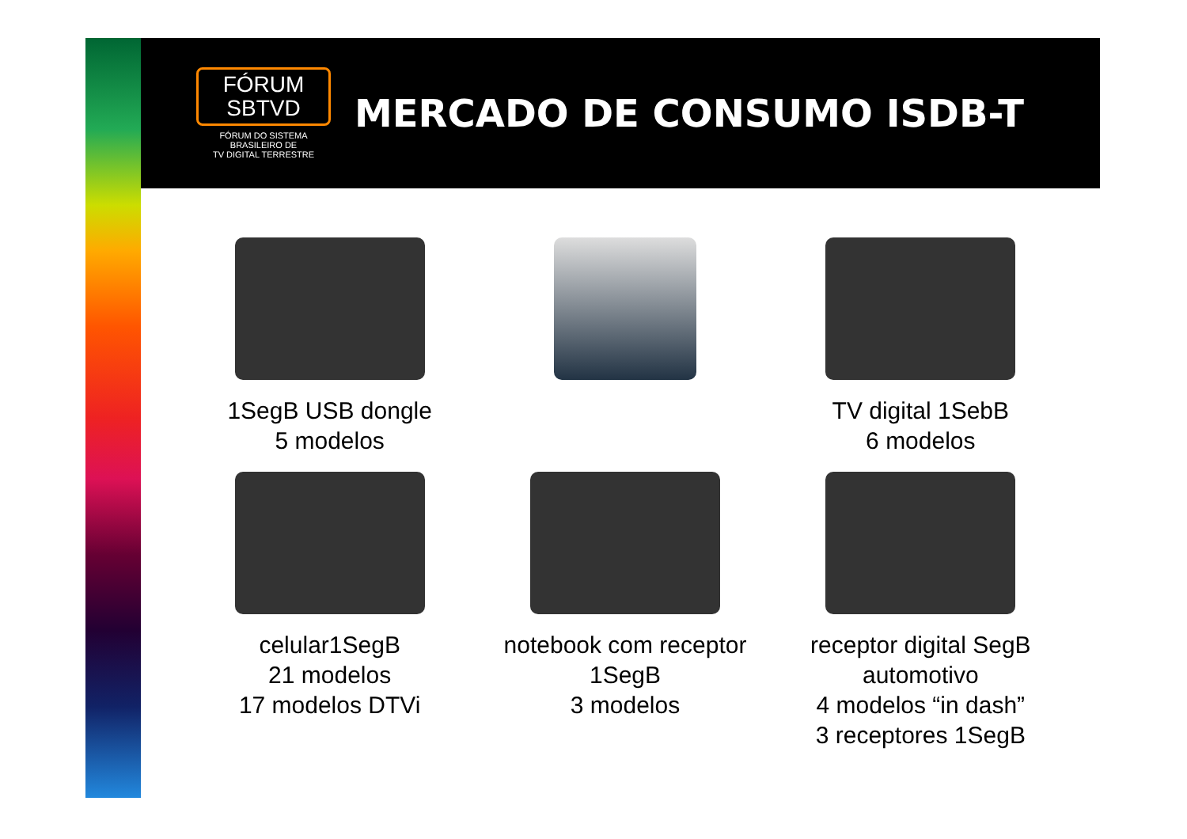FÓRUM
SBTVD
FÓRUM DO SISTEMA
BRASILEIRO DE
TV DIGITAL TERRESTRE
MERCADO DE CONSUMO ISDB-T
1SegB USB dongle
5 modelos
TV digital 1SebB
6 modelos
celular1SegB
21 modelos
17 modelos DTVi
notebook com receptor
1SegB
3 modelos
receptor digital SegB
automotivo
4 modelos “in dash”
3 receptores 1SegB